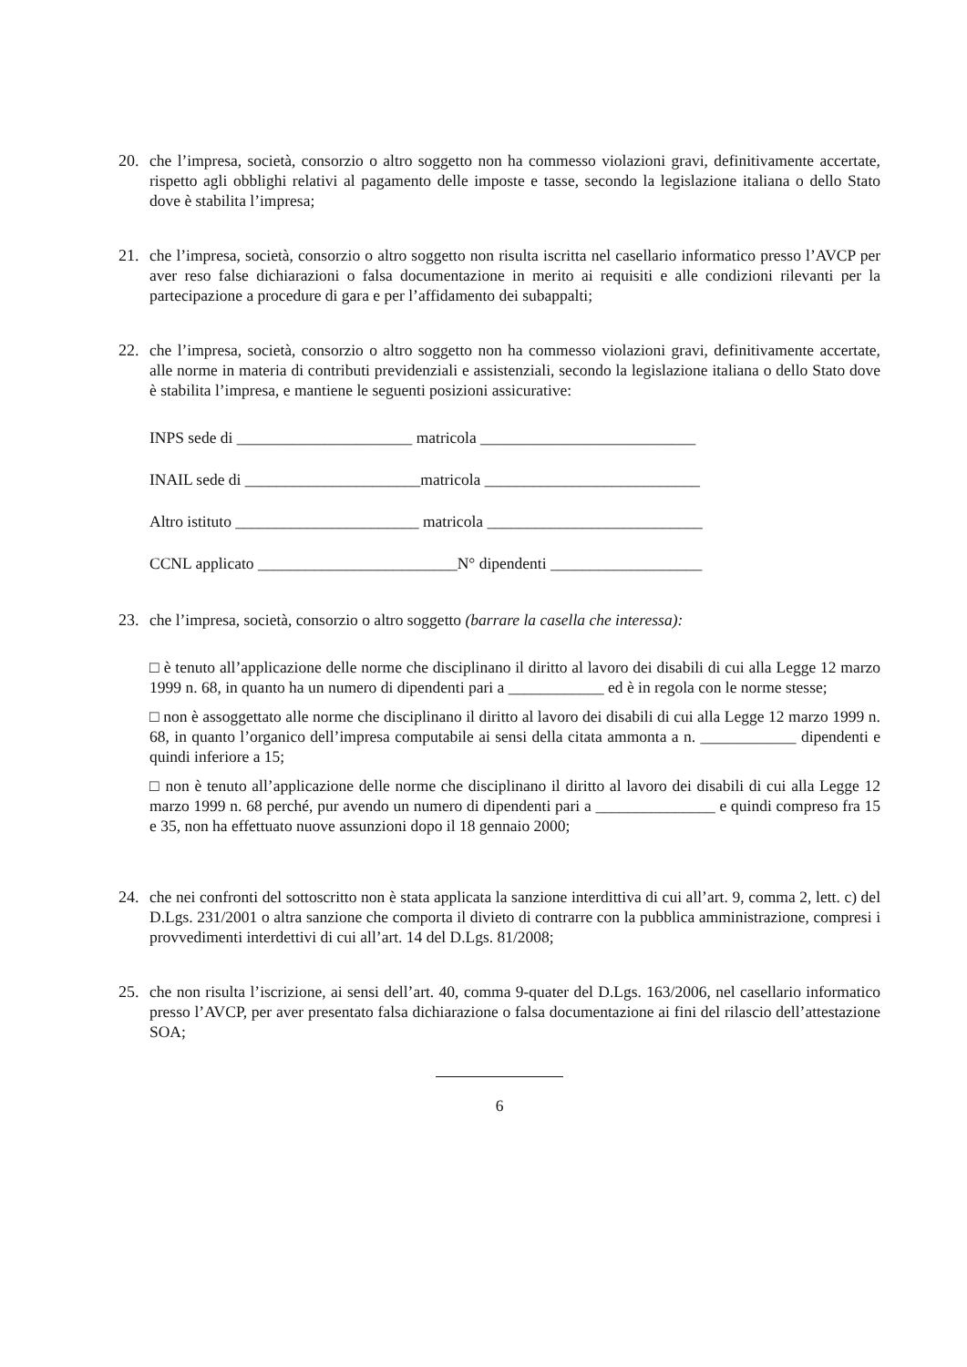20. che l’impresa, società, consorzio o altro soggetto non ha commesso violazioni gravi, definitivamente accertate, rispetto agli obblighi relativi al pagamento delle imposte e tasse, secondo la legislazione italiana o dello Stato dove è stabilita l’impresa;
21. che l’impresa, società, consorzio o altro soggetto non risulta iscritta nel casellario informatico presso l’AVCP per aver reso false dichiarazioni o falsa documentazione in merito ai requisiti e alle condizioni rilevanti per la partecipazione a procedure di gara e per l’affidamento dei subappalti;
22. che l’impresa, società, consorzio o altro soggetto non ha commesso violazioni gravi, definitivamente accertate, alle norme in materia di contributi previdenziali e assistenziali, secondo la legislazione italiana o dello Stato dove è stabilita l’impresa, e mantiene le seguenti posizioni assicurative:
INPS sede di ______________________ matricola ___________________________
INAIL sede di ______________________matricola ___________________________
Altro istituto _______________________ matricola ___________________________
CCNL applicato _________________________N° dipendenti ___________________
23. che l’impresa, società, consorzio o altro soggetto (barrare la casella che interessa):
□ è tenuto all’applicazione delle norme che disciplinano il diritto al lavoro dei disabili di cui alla Legge 12 marzo 1999 n. 68, in quanto ha un numero di dipendenti pari a ____________ ed è in regola con le norme stesse;
□ non è assoggettato alle norme che disciplinano il diritto al lavoro dei disabili di cui alla Legge 12 marzo 1999 n. 68, in quanto l’organico dell’impresa computabile ai sensi della citata ammonta a n. ____________ dipendenti e quindi inferiore a 15;
□ non è tenuto all’applicazione delle norme che disciplinano il diritto al lavoro dei disabili di cui alla Legge 12 marzo 1999 n. 68 perché, pur avendo un numero di dipendenti pari a _______________ e quindi compreso fra 15 e 35, non ha effettuato nuove assunzioni dopo il 18 gennaio 2000;
24. che nei confronti del sottoscritto non è stata applicata la sanzione interdittiva di cui all’art. 9, comma 2, lett. c) del D.Lgs. 231/2001 o altra sanzione che comporta il divieto di contrarre con la pubblica amministrazione, compresi i provvedimenti interdettivi di cui all’art. 14 del D.Lgs. 81/2008;
25. che non risulta l’iscrizione, ai sensi dell’art. 40, comma 9-quater del D.Lgs. 163/2006, nel casellario informatico presso l’AVCP, per aver presentato falsa dichiarazione o falsa documentazione ai fini del rilascio dell’attestazione SOA;
6